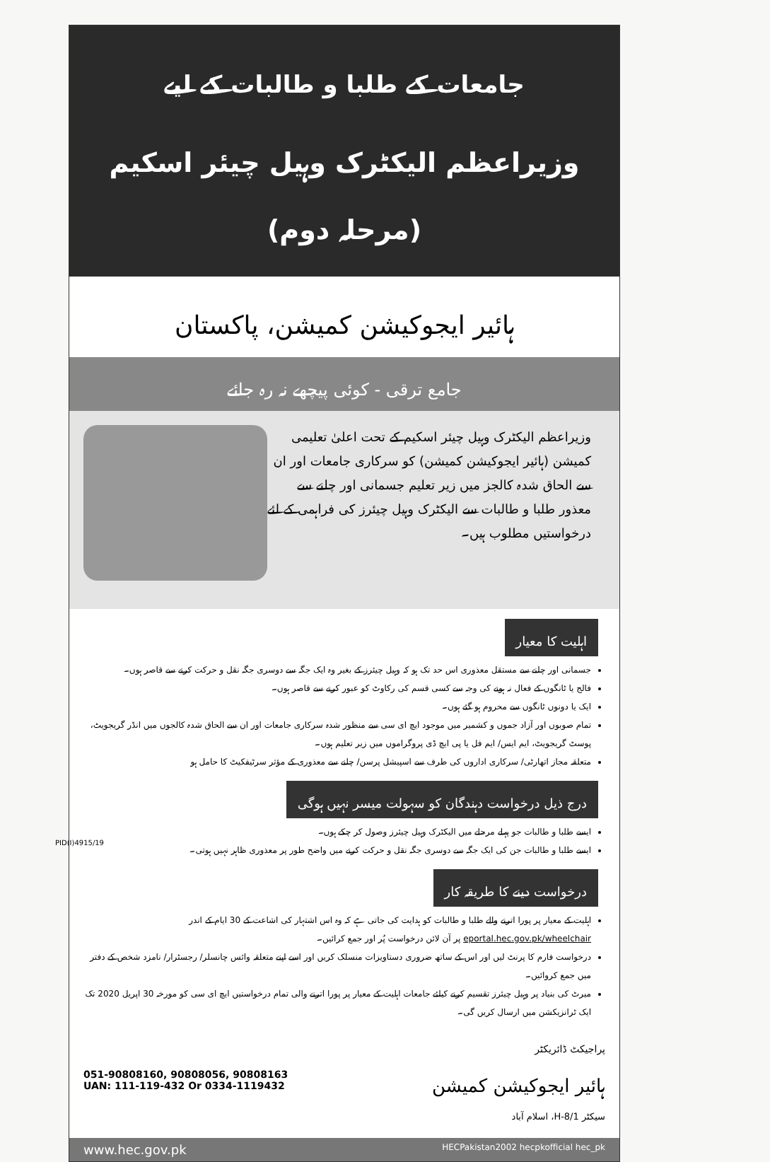جامعات کے طلبا و طالبات کے لیے
وزیراعظم الیکٹرک وہیل چیئر اسکیم (مرحلہ دوم)
ہائیر ایجوکیشن کمیشن، پاکستان
جامع ترقی - کوئی پیچھے نہ رہ جائے
وزیراعظم الیکٹرک وہیل چیئر اسکیم کے تحت اعلیٰ تعلیمی کمیشن (ہائیر ایجوکیشن کمیشن) کو سرکاری جامعات اور ان سے الحاق شدہ کالجز میں زیر تعلیم جسمانی اور چلنے سے معذور طلبا و طالبات سے الیکٹرک وہیل چیئرز کی فراہمی کے لئے درخواستیں مطلوب ہیں۔
اہلیت کا معیار
جسمانی اور چلنے سے مستقل معذوری اس حد تک ہو کہ وہیل چیئرز کے بغیر وہ ایک جگہ سے دوسری جگہ نقل و حرکت کرنے سے قاصر ہوں۔
فالج یا ٹانگوں کے فعال نہ ہونے کی وجہ سے کسی قسم کی رکاوٹ کو عبور کرنے سے قاصر ہوں۔
ایک یا دونوں ٹانگوں سے محروم ہو گئے ہوں۔
تمام صوبوں اور آزاد جموں و کشمیر میں موجود ایچ ای سی سے منظور شدہ سرکاری جامعات اور ان سے الحاق شدہ کالجوں میں انڈر گریجویٹ، پوسٹ گریجویٹ، ایم ایس/ ایم فل یا پی ایچ ڈی پروگراموں میں زیر تعلیم ہوں۔
متعلقہ مجاز اتھارٹی/ سرکاری اداروں کی طرف سے اسپیشل پرسن/ چلنے سے معذوری کے مؤثر سرٹیفکیٹ کا حامل ہو
درج ذیل درخواست دہندگان کو سہولت میسر نہیں ہوگی
ایسے طلبا و طالبات جو پہلے مرحلے میں الیکٹرک وہیل چیئرز وصول کر چکے ہوں۔
ایسے طلبا و طالبات جن کی ایک جگہ سے دوسری جگہ نقل و حرکت کرنے میں واضح طور پر معذوری ظاہر نہیں ہوتی۔
درخواست دینے کا طریقہ کار
اہلیت کے معیار پر پورا اترنے والے طلبا و طالبات کو ہدایت کی جاتی ہے کہ وہ اس اشتہار کی اشاعت کے 30 ایام کے اندر eportal.hec.gov.pk/wheelchair پر آن لائن درخواست پُر اور جمع کرائیں۔
درخواست فارم کا پرنٹ لیں اور اس کے ساتھ ضروری دستاویزات منسلک کریں اور اسے اپنے متعلقہ وائس چانسلر/ رجسٹرار/ نامزد شخص کے دفتر میں جمع کروائیں۔
میرٹ کی بنیاد پر وہیل چیئرز تقسیم کرنے کیلئے جامعات اہلیت کے معیار پر پورا اترنے والی تمام درخواستیں ایچ ای سی کو مورخہ 30 اپریل 2020 تک ایک ٹرانزیکشن میں ارسال کریں گی۔
051-90808160, 90808056, 90808163
UAN: 111-119-432 Or 0334-1119432
پراجیکٹ ڈائریکٹر
ہائیر ایجوکیشن کمیشن
سیکٹر H-8/1، اسلام آباد
www.hec.gov.pk HECPakistan2002 hecpkofficial hec_pk
PID(I)4915/19